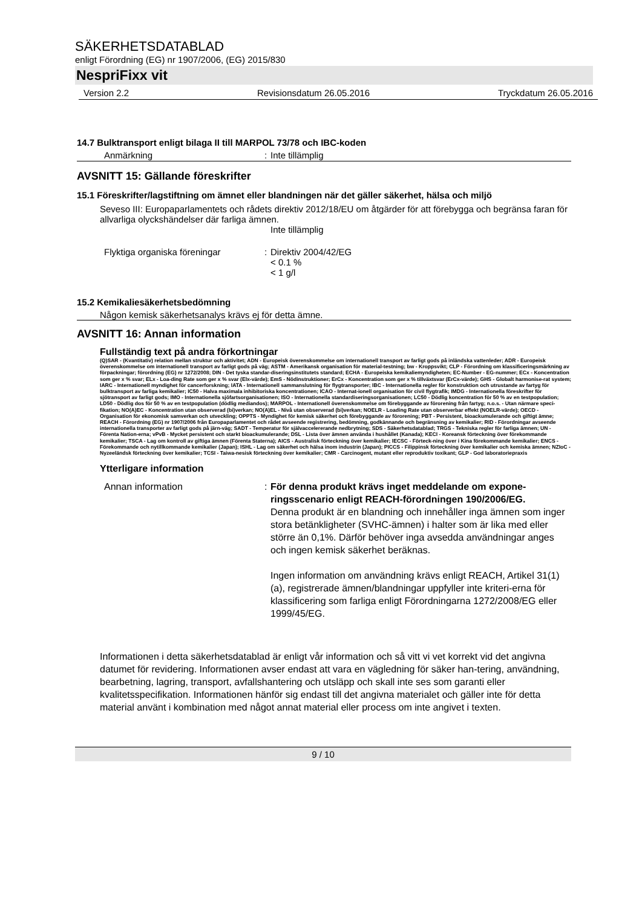SÄKERHETSDATABLAD
enligt Förordning (EG) nr 1907/2006, (EG) 2015/830
NespriFixx vit
Version 2.2 Revisionsdatum 26.05.2016 Tryckdatum 26.05.2016
14.7 Bulktransport enligt bilaga II till MARPOL 73/78 och IBC-koden
Anmärkning : Inte tillämplig
AVSNITT 15: Gällande föreskrifter
15.1 Föreskrifter/lagstiftning om ämnet eller blandningen när det gäller säkerhet, hälsa och miljö
Seveso III: Europaparlamentets och rådets direktiv 2012/18/EU om åtgärder för att förebygga och begränsa faran för allvarliga olyckshändelser där farliga ämnen.
Inte tillämplig
Flyktiga organiska föreningar : Direktiv 2004/42/EG
< 0.1 %
< 1 g/l
15.2 Kemikaliesäkerhetsbedömning
Någon kemisk säkerhetsanalys krävs ej för detta ämne.
AVSNITT 16: Annan information
Fullständig text på andra förkortningar
(Q)SAR - (Kvantitativ) relation mellan struktur och aktivitet; ADN - Europeisk överenskommelse om internationell transport av farligt gods på inländska vattenleder; ADR - Europeisk överenskommelse om internationell transport av farligt gods på väg; ASTM - Amerikansk organisation för material-testning; bw - Kroppsvikt; CLP - Förordning om klassificeringsmärkning av förpackningar; förordning (EG) nr 1272/2008; DIN - Det tyska standar-diseringsinstitutets standard; ECHA - Europeiska kemikaliemyndigheten; EC-Number - EG-nummer; ECx - Koncentration som ger x % svar; ELx - Loa-ding Rate som ger x % svar (Elx-värde); EmS - Nödinstruktioner; ErCx - Koncentration som ger x % tillväxtsvar (ErCx-värde); GHS - Globalt harmonise-rat system; IARC - Internationell myndighet för cancerforskning; IATA - Internationell sammanslutning för flygtransporter; IBC - Internationella regler för konstruktion och utrustande av fartyg för bulktransport av farliga kemikalier; IC50 - Halva maximala inhibitoriska koncentrationen; ICAO - Internat-ionell organisation för civil flygtrafik; IMDG - Internationella föreskrifter för sjötransport av farligt gods; IMO - Internationella sjöfartsorganisationen; ISO - Internationella standardiseringsorganisationen; LC50 - Dödlig koncentration för 50 % av en testpopulation; LD50 - Dödlig dos för 50 % av en testpopulation (dödlig mediandos); MARPOL - Internationell överenskommelse om förebyggande av förorening från fartyg; n.o.s. - Utan närmare speci-fikation; NO(A)EC - Koncentration utan observerad (bi)verkan; NO(A)EL - Nivå utan observerad (bi)verkan; NOELR - Loading Rate utan observerbar effekt (NOELR-värde); OECD - Organisation för ekonomisk samverkan och utveckling; OPPTS - Myndighet för kemisk säkerhet och förebyggande av förorening; PBT - Persistent, bioackumulerande och giftigt ämne; REACH - Förordning (EG) nr 1907/2006 från Europaparlamentet och rådet avseende registrering, bedömning, godkännande och begränsning av kemikalier; RID - Förordningar avseende internationella transporter av farligt gods på järn-väg; SADT - Temperatur för självaccelererande nedbrytning; SDS - Säkerhetsdatablad; TRGS - Tekniska regler för farliga ämnen; UN - Förenta Nation-erna; vPvB - Mycket persistent och starkt bioackumulerande; DSL - Lista över ämnen använda i hushållet (Kanada); KECI - Koreansk förteckning över förekommande kemikalier; TSCA - Lag om kontroll av giftiga ämnen (Förenta Staterna); AICS - Australisk förteckning över kemikalier; IECSC - Förteck-ning över i Kina förekommande kemikalier; ENCS - Förekommande och nytillkommande kemikalier (Japan); ISHL - Lag om säkerhet och hälsa inom industrin (Japan); PICCS - Filippinsk förteckning över kemikalier och kemiska ämnen; NZIoC - Nyzeeländsk förteckning över kemikalier; TCSI - Taiwa-nesisk förteckning över kemikalier; CMR - Carcinogent, mutant eller reproduktiv toxikant; GLP - God laboratoriepraxis
Ytterligare information
Annan information : För denna produkt krävs inget meddelande om expone-ringsscenario enligt REACH-förordningen 190/2006/EG.
Denna produkt är en blandning och innehåller inga ämnen som inger stora betänkligheter (SVHC-ämnen) i halter som är lika med eller större än 0,1%. Därför behöver inga avsedda användningar anges och ingen kemisk säkerhet beräknas.
Ingen information om användning krävs enligt REACH, Artikel 31(1)(a), registrerade ämnen/blandningar uppfyller inte kriteri-erna för klassificering som farliga enligt Förordningarna 1272/2008/EG eller 1999/45/EG.
Informationen i detta säkerhetsdatablad är enligt vår information och så vitt vi vet korrekt vid det angivna datumet för revidering. Informationen avser endast att vara en vägledning för säker han-tering, användning, bearbetning, lagring, transport, avfallshantering och utsläpp och skall inte ses som garanti eller kvalitetsspecifikation. Informationen hänför sig endast till det angivna materialet och gäller inte för detta material använt i kombination med något annat material eller process om inte angivet i texten.
9 / 10